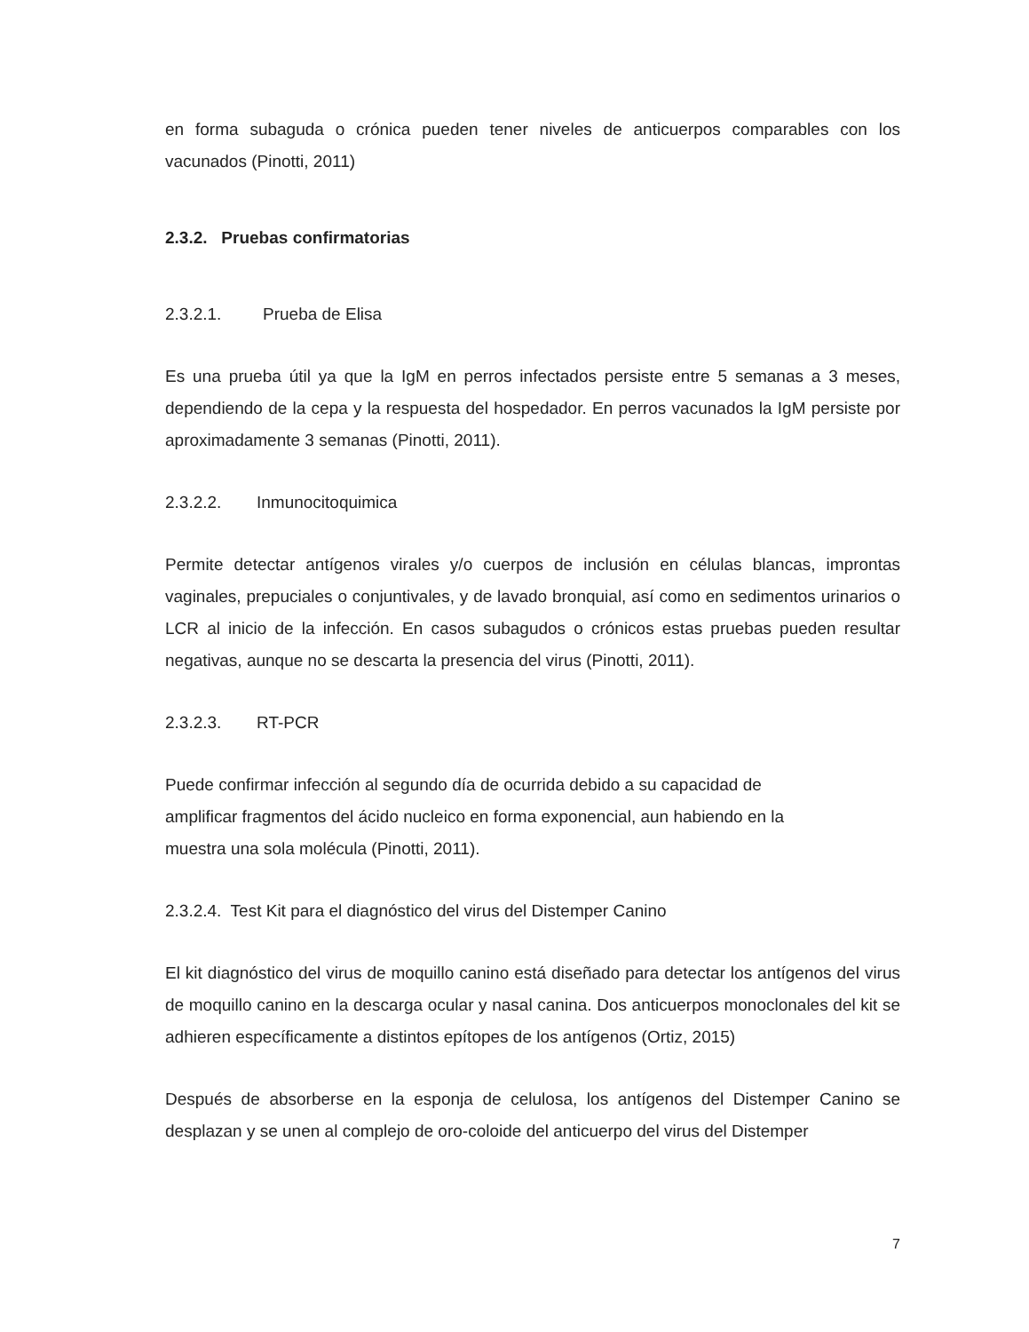en forma subaguda o crónica pueden tener niveles de anticuerpos comparables con los vacunados (Pinotti, 2011)
2.3.2. Pruebas confirmatorias
2.3.2.1. Prueba de Elisa
Es una prueba útil ya que la IgM en perros infectados persiste entre 5 semanas a 3 meses, dependiendo de la cepa y la respuesta del hospedador. En perros vacunados la IgM persiste por aproximadamente 3 semanas (Pinotti, 2011).
2.3.2.2. Inmunocitoquimica
Permite detectar antígenos virales y/o cuerpos de inclusión en células blancas, improntas vaginales, prepuciales o conjuntivales, y de lavado bronquial, así como en sedimentos urinarios o LCR al inicio de la infección. En casos subagudos o crónicos estas pruebas pueden resultar negativas, aunque no se descarta la presencia del virus (Pinotti, 2011).
2.3.2.3. RT-PCR
Puede confirmar infección al segundo día de ocurrida debido a su capacidad de
amplificar fragmentos del ácido nucleico en forma exponencial, aun habiendo en la
muestra una sola molécula (Pinotti, 2011).
2.3.2.4. Test Kit para el diagnóstico del virus del Distemper Canino
El kit diagnóstico del virus de moquillo canino está diseñado para detectar los antígenos del virus de moquillo canino en la descarga ocular y nasal canina. Dos anticuerpos monoclonales del kit se adhieren específicamente a distintos epítopes de los antígenos (Ortiz, 2015)
Después de absorberse en la esponja de celulosa, los antígenos del Distemper Canino se desplazan y se unen al complejo de oro-coloide del anticuerpo del virus del Distemper
7